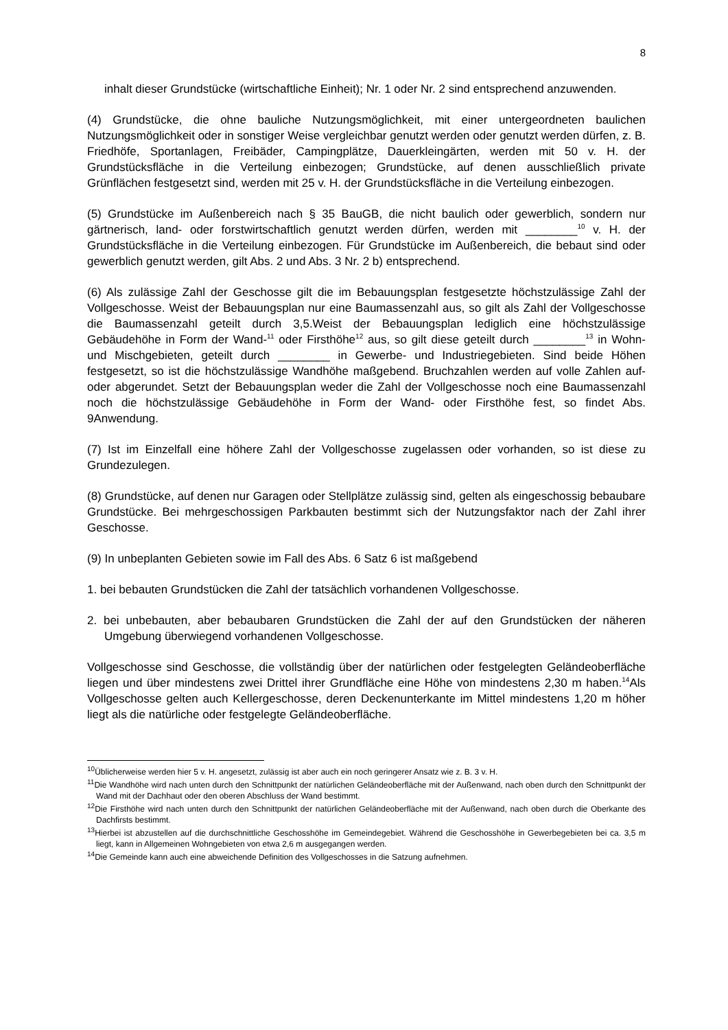8
inhalt dieser Grundstücke (wirtschaftliche Einheit); Nr. 1 oder Nr. 2 sind entsprechend anzuwenden.
(4) Grundstücke, die ohne bauliche Nutzungsmöglichkeit, mit einer untergeordneten baulichen Nutzungsmöglichkeit oder in sonstiger Weise vergleichbar genutzt werden oder genutzt werden dürfen, z. B. Friedhöfe, Sportanlagen, Freibäder, Campingplätze, Dauerkleingärten, werden mit 50 v. H. der Grundstücksfläche in die Verteilung einbezogen; Grundstücke, auf denen ausschließlich private Grünflächen festgesetzt sind, werden mit 25 v. H. der Grundstücksfläche in die Verteilung einbezogen.
(5) Grundstücke im Außenbereich nach § 35 BauGB, die nicht baulich oder gewerblich, sondern nur gärtnerisch, land- oder forstwirtschaftlich genutzt werden dürfen, werden mit ________<sup>10</sup> v. H. der Grundstücksfläche in die Verteilung einbezogen. Für Grundstücke im Außenbereich, die bebaut sind oder gewerblich genutzt werden, gilt Abs. 2 und Abs. 3 Nr. 2 b) entsprechend.
(6) Als zulässige Zahl der Geschosse gilt die im Bebauungsplan festgesetzte höchstzulässige Zahl der Vollgeschosse. Weist der Bebauungsplan nur eine Baumassenzahl aus, so gilt als Zahl der Vollgeschosse die Baumassenzahl geteilt durch 3,5.Weist der Bebauungsplan lediglich eine höchstzulässige Gebäudehöhe in Form der Wand-<sup>11</sup> oder Firsthöhe<sup>12</sup> aus, so gilt diese geteilt durch ________<sup>13</sup> in Wohn- und Mischgebieten, geteilt durch ________ in Gewerbe- und Industriegebieten. Sind beide Höhen festgesetzt, so ist die höchstzulässige Wandhöhe maßgebend. Bruchzahlen werden auf volle Zahlen auf- oder abgerundet. Setzt der Bebauungsplan weder die Zahl der Vollgeschosse noch eine Baumassenzahl noch die höchstzulässige Gebäudehöhe in Form der Wand- oder Firsthöhe fest, so findet Abs. 9Anwendung.
(7) Ist im Einzelfall eine höhere Zahl der Vollgeschosse zugelassen oder vorhanden, so ist diese zu Grundezulegen.
(8) Grundstücke, auf denen nur Garagen oder Stellplätze zulässig sind, gelten als eingeschossig bebaubare Grundstücke. Bei mehrgeschossigen Parkbauten bestimmt sich der Nutzungsfaktor nach der Zahl ihrer Geschosse.
(9) In unbeplanten Gebieten sowie im Fall des Abs. 6 Satz 6 ist maßgebend
1. bei bebauten Grundstücken die Zahl der tatsächlich vorhandenen Vollgeschosse.
2. bei unbebauten, aber bebaubaren Grundstücken die Zahl der auf den Grundstücken der näheren Umgebung überwiegend vorhandenen Vollgeschosse.
Vollgeschosse sind Geschosse, die vollständig über der natürlichen oder festgelegten Geländeoberfläche liegen und über mindestens zwei Drittel ihrer Grundfläche eine Höhe von mindestens 2,30 m haben.<sup>14</sup>Als Vollgeschosse gelten auch Kellergeschosse, deren Deckenunterkante im Mittel mindestens 1,20 m höher liegt als die natürliche oder festgelegte Geländeoberfläche.
<sup>10</sup> Üblicherweise werden hier 5 v. H. angesetzt, zulässig ist aber auch ein noch geringerer Ansatz wie z. B. 3 v. H.
<sup>11</sup> Die Wandhöhe wird nach unten durch den Schnittpunkt der natürlichen Geländeoberfläche mit der Außenwand, nach oben durch den Schnittpunkt der Wand mit der Dachhaut oder den oberen Abschluss der Wand bestimmt.
<sup>12</sup> Die Firsthöhe wird nach unten durch den Schnittpunkt der natürlichen Geländeoberfläche mit der Außenwand, nach oben durch die Oberkante des Dachfirsts bestimmt.
<sup>13</sup> Hierbei ist abzustellen auf die durchschnittliche Geschosshöhe im Gemeindegebiet. Während die Geschosshöhe in Gewerbegebieten bei ca. 3,5 m liegt, kann in Allgemeinen Wohngebieten von etwa 2,6 m ausgegangen werden.
<sup>14</sup> Die Gemeinde kann auch eine abweichende Definition des Vollgeschosses in die Satzung aufnehmen.